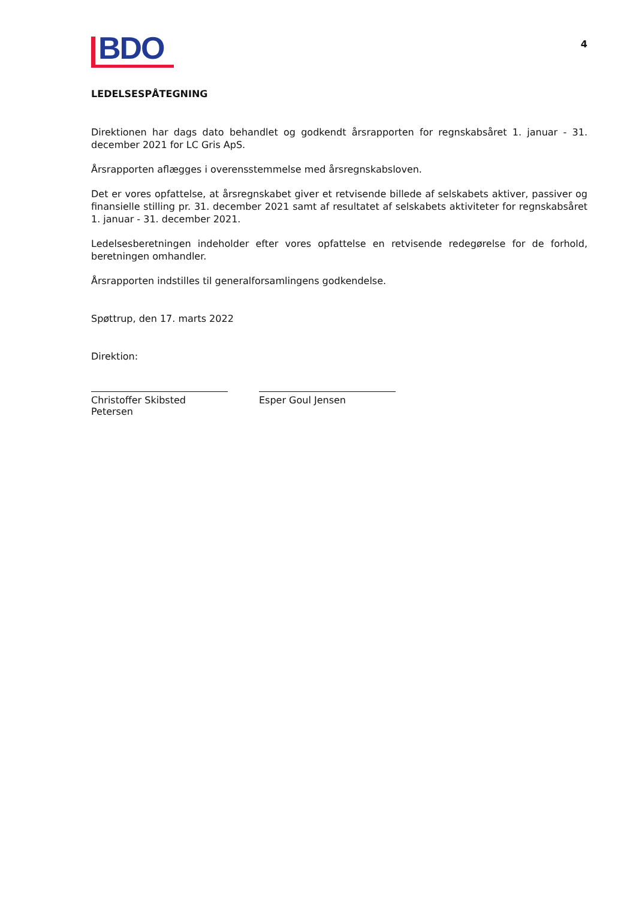BDO
4
LEDELSESPÅTEGNING
Direktionen har dags dato behandlet og godkendt årsrapporten for regnskabsåret 1. januar - 31. december 2021 for LC Gris ApS.
Årsrapporten aflægges i overensstemmelse med årsregnskabsloven.
Det er vores opfattelse, at årsregnskabet giver et retvisende billede af selskabets aktiver, passiver og finansielle stilling pr. 31. december 2021 samt af resultatet af selskabets aktiviteter for regnskabsåret 1. januar - 31. december 2021.
Ledelsesberetningen indeholder efter vores opfattelse en retvisende redegørelse for de forhold, beretningen omhandler.
Årsrapporten indstilles til generalforsamlingens godkendelse.
Spøttrup, den 17. marts 2022
Direktion:
Christoffer Skibsted Petersen
Esper Goul Jensen